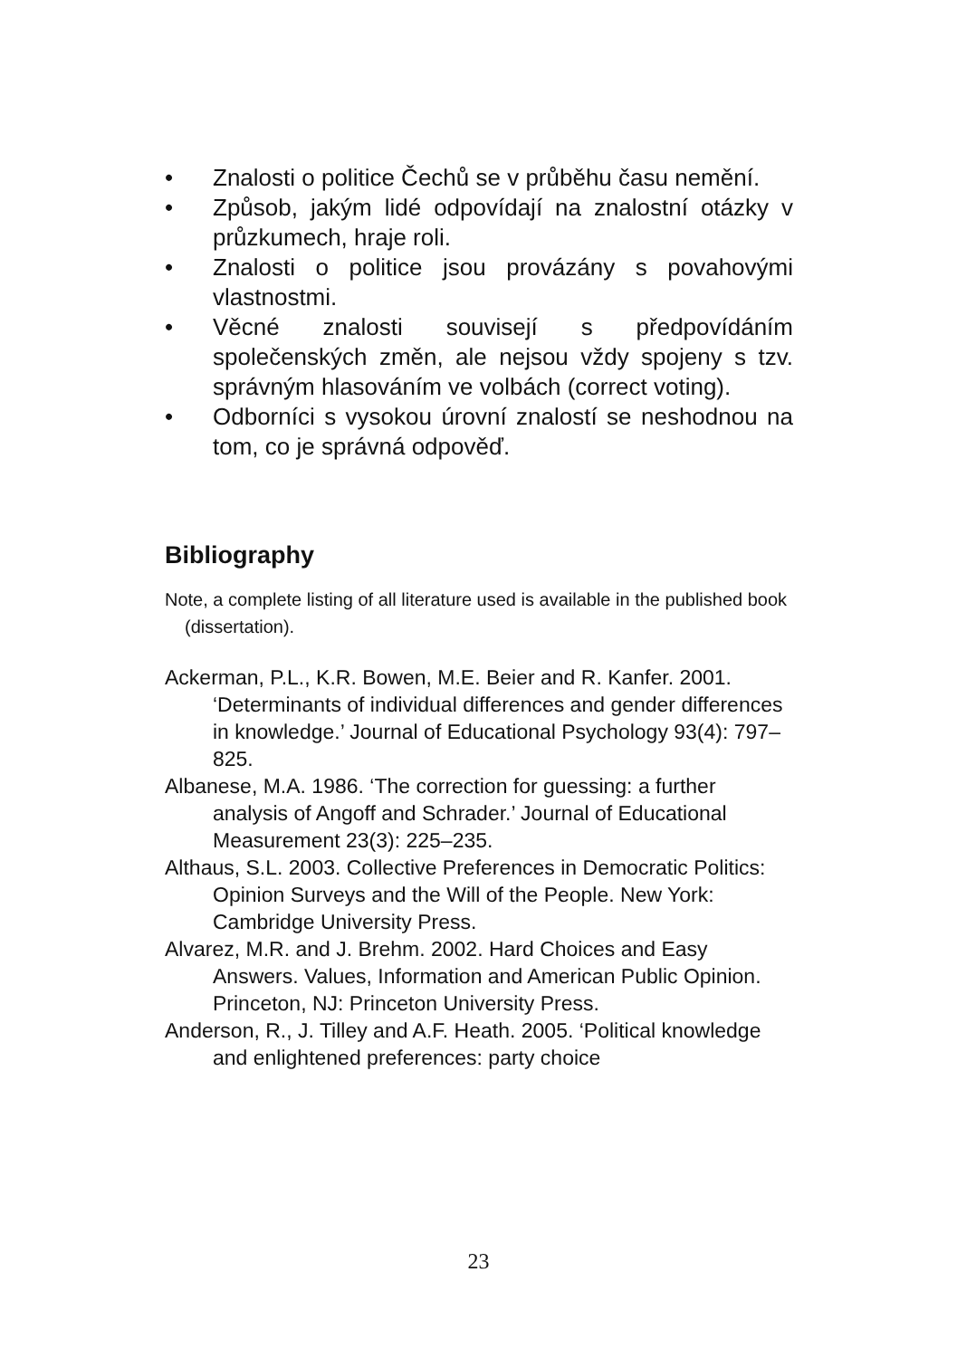• Znalosti o politice Čechů se v průběhu času nemění.
• Způsob, jakým lidé odpovídají na znalostní otázky v průzkumech, hraje roli.
• Znalosti o politice jsou provázány s povahovými vlastnostmi.
• Věcné znalosti souvisejí s předpovídáním společenských změn, ale nejsou vždy spojeny s tzv. správným hlasováním ve volbách (correct voting).
• Odborníci s vysokou úrovní znalostí se neshodnou na tom, co je správná odpověď.
Bibliography
Note, a complete listing of all literature used is available in the published book (dissertation).
Ackerman, P.L., K.R. Bowen, M.E. Beier and R. Kanfer. 2001. ‘Determinants of individual differences and gender differences in knowledge.’ Journal of Educational Psychology 93(4): 797–825.
Albanese, M.A. 1986. ‘The correction for guessing: a further analysis of Angoff and Schrader.’ Journal of Educational Measurement 23(3): 225–235.
Althaus, S.L. 2003. Collective Preferences in Democratic Politics: Opinion Surveys and the Will of the People. New York: Cambridge University Press.
Alvarez, M.R. and J. Brehm. 2002. Hard Choices and Easy Answers. Values, Information and American Public Opinion. Princeton, NJ: Princeton University Press.
Anderson, R., J. Tilley and A.F. Heath. 2005. ‘Political knowledge and enlightened preferences: party choice
23